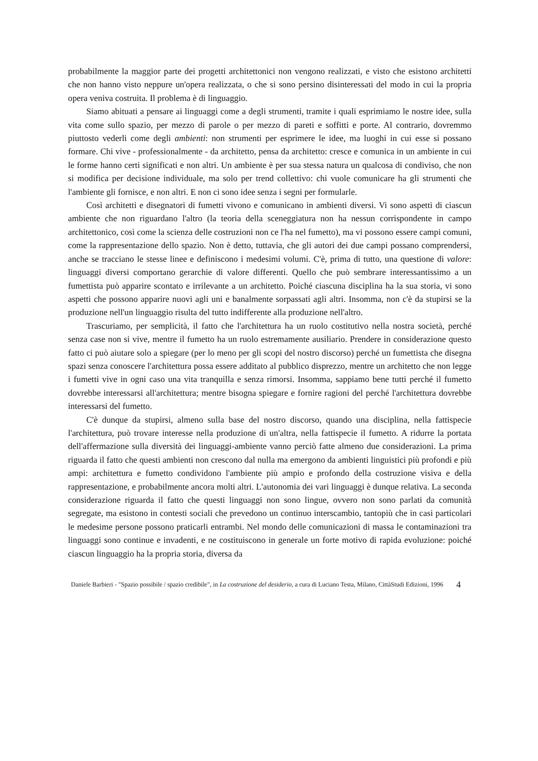probabilmente la maggior parte dei progetti architettonici non vengono realizzati, e visto che esistono architetti che non hanno visto neppure un'opera realizzata, o che si sono persino disinteressati del modo in cui la propria opera veniva costruita. Il problema è di linguaggio.
Siamo abituati a pensare ai linguaggi come a degli strumenti, tramite i quali esprimiamo le nostre idee, sulla vita come sullo spazio, per mezzo di parole o per mezzo di pareti e soffitti e porte. Al contrario, dovremmo piuttosto vederli come degli ambienti: non strumenti per esprimere le idee, ma luoghi in cui esse si possano formare. Chi vive - professionalmente - da architetto, pensa da architetto: cresce e comunica in un ambiente in cui le forme hanno certi significati e non altri. Un ambiente è per sua stessa natura un qualcosa di condiviso, che non si modifica per decisione individuale, ma solo per trend collettivo: chi vuole comunicare ha gli strumenti che l'ambiente gli fornisce, e non altri. E non ci sono idee senza i segni per formularle.
Così architetti e disegnatori di fumetti vivono e comunicano in ambienti diversi. Vi sono aspetti di ciascun ambiente che non riguardano l'altro (la teoria della sceneggiatura non ha nessun corrispondente in campo architettonico, così come la scienza delle costruzioni non ce l'ha nel fumetto), ma vi possono essere campi comuni, come la rappresentazione dello spazio. Non è detto, tuttavia, che gli autori dei due campi possano comprendersi, anche se tracciano le stesse linee e definiscono i medesimi volumi. C'è, prima di tutto, una questione di valore: linguaggi diversi comportano gerarchie di valore differenti. Quello che può sembrare interessantissimo a un fumettista può apparire scontato e irrilevante a un architetto. Poiché ciascuna disciplina ha la sua storia, vi sono aspetti che possono apparire nuovi agli uni e banalmente sorpassati agli altri. Insomma, non c'è da stupirsi se la produzione nell'un linguaggio risulta del tutto indifferente alla produzione nell'altro.
Trascuriamo, per semplicità, il fatto che l'architettura ha un ruolo costitutivo nella nostra società, perché senza case non si vive, mentre il fumetto ha un ruolo estremamente ausiliario. Prendere in considerazione questo fatto ci può aiutare solo a spiegare (per lo meno per gli scopi del nostro discorso) perché un fumettista che disegna spazi senza conoscere l'architettura possa essere additato al pubblico disprezzo, mentre un architetto che non legge i fumetti vive in ogni caso una vita tranquilla e senza rimorsi. Insomma, sappiamo bene tutti perché il fumetto dovrebbe interessarsi all'architettura; mentre bisogna spiegare e fornire ragioni del perché l'architettura dovrebbe interessarsi del fumetto.
C'è dunque da stupirsi, almeno sulla base del nostro discorso, quando una disciplina, nella fattispecie l'architettura, può trovare interesse nella produzione di un'altra, nella fattispecie il fumetto. A ridurre la portata dell'affermazione sulla diversità dei linguaggi-ambiente vanno perciò fatte almeno due considerazioni. La prima riguarda il fatto che questi ambienti non crescono dal nulla ma emergono da ambienti linguistici più profondi e più ampi: architettura e fumetto condividono l'ambiente più ampio e profondo della costruzione visiva e della rappresentazione, e probabilmente ancora molti altri. L'autonomia dei vari linguaggi è dunque relativa. La seconda considerazione riguarda il fatto che questi linguaggi non sono lingue, ovvero non sono parlati da comunità segregate, ma esistono in contesti sociali che prevedono un continuo interscambio, tantopiù che in casi particolari le medesime persone possono praticarli entrambi. Nel mondo delle comunicazioni di massa le contaminazioni tra linguaggi sono continue e invadenti, e ne costituiscono in generale un forte motivo di rapida evoluzione: poiché ciascun linguaggio ha la propria storia, diversa da
Daniele Barbieri - "Spazio possibile / spazio credibile", in La costruzione del desiderio, a cura di Luciano Testa, Milano, CittàStudi Edizioni, 1996
4